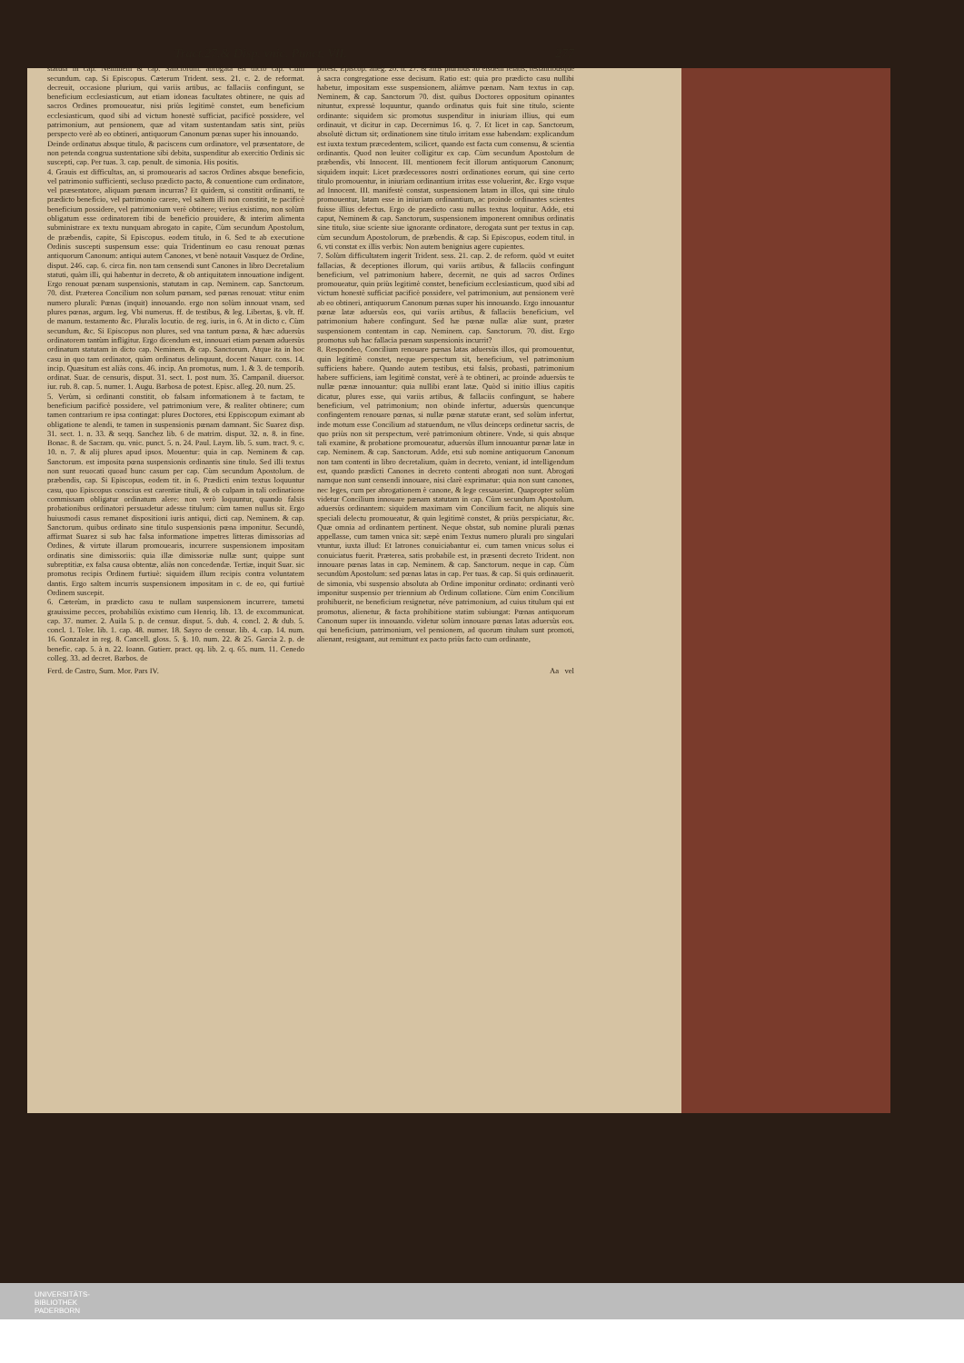Tract.27.& Disp. vnic. Punct. VII. 277
statuta in cap. Neminem & cap. Sanctorum. abrogata est dicto cap. Cum secundum. cap. Si Episcopus. Cæterum Trident. sess. 21. c. 2. de reformat. decreuit, occasione plurium, qui variis artibus, ac fallaciis confingunt, se beneficium ecclesiasticum, aut etiam idoneas facultates obtinere, ne quis ad sacros Ordines promoueatur, nisi priùs legitimè constet, eum beneficium ecclesiasticum, quod sibi ad victum honestè sufficiat, pacificè possidere, vel patrimonium, aut pensionem, quæ ad vitam sustentandam satis sint, priùs perspecto verè ab eo obtineri, antiquorum Canonum pœnas super his innouando.
Deinde ordinatus absque titulo, & paciscens cum ordinatore, vel præsentatore, de non petenda congrua sustentatione sibi debita, suspenditur ab exercitio Ordinis sic suscepti, cap. Per tuas. 3. cap. penult. de simonia. His positis.
4. Grauis est difficultas, an, si promouearis ad sacros Ordines absque beneficio, vel patrimonio sufficienti, secluso prædicto pacto, & conuentione cum ordinatore, vel præsentatore, aliquam pœnam incurras? Et quidem, si constitit ordinanti, te prædicto beneficio, vel patrimonio carere, vel saltem illi non constitit, te pacificè beneficium possidere, vel patrimonium verè obtinere; verius existimo, non solùm obligatum esse ordinatorem tibi de beneficio prouidere, & interim alimenta subministrare ex textu nunquam abrogato in capite, Cùm secundum Apostolum, de præbendis, capite, Si Episcopus. eodem titulo, in 6. Sed te ab executione Ordinis suscepti suspensum esse: quia Tridentinum eo casu renouat pœnas antiquorum Canonum: antiqui autem Canones, vt benè notauit Vasquez de Ordine, disput. 246. cap. 6. circa fin. non tam censendi sunt Canones in libro Decretalium statuti, quàm illi, qui habentur in decreto, & ob antiquitatem innouatione indigent. Ergo renouat pœnam suspensionis, statutam in cap. Neminem. cap. Sanctorum. 70. dist. Præterea Concilium non solum pœnam, sed pœnas renouat: vtitur enim numero plurali: Pœnas (inquit) innouando. ergo non solùm innouat vnam, sed plures pœnas, argum. leg. Vbi numerus. ff. de testibus, & leg. Libertas, §. vlt. ff. de manum. testamento &c. Pluralis locutio. de reg. iuris, in 6. At in dicto c. Cùm secundum, &c. Si Episcopus non plures, sed vna tantum pœna, & hæc aduersùs ordinatorem tantùm infligitur. Ergo dicendum est, innouari etiam pœnam aduersùs ordinatum statutam in dicto cap. Neminem. & cap. Sanctorum. Atque ita in hoc casu in quo tam ordinator, quàm ordinatus delinquunt, docent Nauarr. cons. 14. incip. Quæsitum est aliàs cons. 46. incip. An promotus, num. 1. & 3. de temporib. ordinat. Suar. de censuris, disput. 31. sect. 1. post num. 35. Campanil. diuersor. iur. rub. 8. cap. 5. numer. 1. Augu. Barbosa de potest. Episc. alleg. 20. num. 25.
5. Verùm, si ordinanti constitit, ob falsam informationem à te factam, te beneficium pacificè possidere, vel patrimonium vere, & realiter obtinere; cum tamen contrarium re ipsa contingat: plures Doctores, etsi Eppiscopum eximant ab obligatione te alendi, te tamen in suspensionis pœnam damnant. Sic Suarez disp. 31. sect. 1. n. 33. & seqq. Sanchez lib. 6 de matrim. disput. 32. n. 8. in fine. Bonac. 8. de Sacram. qu. vnic. punct. 5. n. 24. Paul. Laym. lib. 5. sum. tract. 9. c. 10. n. 7. & alij plures apud ipsos. Mouentur: quia in cap. Neminem & cap. Sanctorum. est imposita pœna suspensionis ordinantis sine titulo. Sed illi textus non sunt reuocati quoad hunc casum per cap. Cùm secundum Apostolum. de præbendis, cap. Si Episcopus, eodem tit. in 6. Prædicti enim textus loquuntur casu, quo Episcopus conscius est carentiæ tituli, & ob culpam in tali ordinatione commissam obligatur ordinatum alere: non verò loquuntur, quando falsis probationibus ordinatori persuadetur adesse titulum: cùm tamen nullus sit. Ergo huiusmodi casus remanet dispositioni iuris antiqui, dicti cap. Neminem. & cap. Sanctorum. quibus ordinato sine titulo suspensionis pœna imponitur. Secundò, affirmat Suarez si sub hac falsa informatione impetres litteras dimissorias ad Ordines, & virtute illarum promouearis, incurrere suspensionem impositam ordinatis sine dimissoriis: quia illæ dimissoriæ nullæ sunt; quippe sunt subreptitiæ, ex falsa causa obtentæ, aliàs non concedendæ. Tertiæ, inquit Suar. sic promotus recipis Ordinem furtiuè: siquidem illum recipis contra voluntatem dantis. Ergo saltem incurris suspensionem impositam in c. de eo, qui furtiuè Ordinem suscepit.
6. Cæterùm, in prædicto casu te nullam suspensionem incurrere, tametsi grauissime pecces, probabiliùs existimo cum Henriq. lib. 13. de excommunicat. cap. 37. numer. 2. Auila 5. p. de censur. disput. 5. dub. 4. concl. 2. & dub. 5. concl. 1. Toler. lib. 1. cap. 48. numer. 18. Sayro de censur. lib. 4. cap. 14. num. 16. Gonzalez in reg. 8. Cancell. gloss. 5. §. 10. num. 22. & 25. Garcia 2. p. de benefic. cap. 5. à n. 22. Ioann. Gutierr. pract. qq. lib. 2. q. 65. num. 11. Cenedo colleg. 33. ad decret. Barbos. de
potest. Episcop. alleg. 20. n. 27. & aliis pluribus ab eisdem relatis, testantibúsque à sacra congregatione esse decisum. Ratio est: quia pro prædicto casu nullibi habetur, impositam esse suspensionem, aliámve pœnam. Nam textus in cap. Neminem, & cap. Sanctorum 70. dist. quibus Doctores oppositum opinantes nituntur, expressè loquuntur, quando ordinatus quis fuit sine titulo, sciente ordinante: siquidem sic promotus suspenditur in iniuriam illius, qui eum ordinauit, vt dicitur in cap. Decernimus 16. q. 7. Et licet in cap. Sanctorum, absolutè dictum sit; ordinationem sine titulo irritam esse habendam: explicandum est iuxta textum præcedentem, scilicet, quando est facta cum consensu, & scientia ordinantis. Quod non leuiter colligitur ex cap. Cùm secundum Apostolum de præbendis, vbi Innocent. III. mentionem fecit illorum antiquorum Canonum; siquidem inquit: Licet prædecessores nostri ordinationes eorum, qui sine certo titulo promouentur, in iniuriam ordinantium irritas esse voluerint, &c. Ergo vsque ad Innocent. III. manifestè constat, suspensionem latam in illos, qui sine titulo promouentur, latam esse in iniuriam ordinantium, ac proinde ordinantes scientes fuisse illius defectus. Ergo de prædicto casu nullus textus loquitur. Adde, etsi caput, Neminem & cap. Sanctorum, suspensionem imponerent omnibus ordinatis sine titulo, siue sciente siue ignorante ordinatore, derogata sunt per textus in cap. cùm secundum Apostolorum, de præbendis. & cap. Si Episcopus, eodem titul. in 6. vti constat ex illis verbis: Non autem benignius agere cupientes.
7. Solùm difficultatem ingerit Trident. sess. 21. cap. 2. de reform. quòd vt euitet fallacias, & deceptiones illorum, qui variis artibus, & fallaciis confingunt beneficium, vel patrimonium habere, decernit, ne quis ad sacros Ordines promoueatur, quin priùs legitimè constet, beneficium ecclesiasticum, quod sibi ad victum honestè sufficiat pacificè possidere, vel patrimonium, aut pensionem verè ab eo obtineri, antiquorum Canonum pœnas super his innouando. Ergo innouantur pœnæ latæ aduersùs eos, qui variis artibus, & fallaciis beneficium, vel patrimonium habere confingunt. Sed hæ pœnæ nullæ aliæ sunt, præter suspensionem contentam in cap. Neminem. cap. Sanctorum. 70. dist. Ergo promotus sub hac fallacia pœnam suspensionis incurrit?
8. Respondeo, Concilium renouare pœnas latas aduersùs illos, qui promouentur, quin legitimè constet, neque perspectum sit, beneficium, vel patrimonium sufficiens habere. Quando autem testibus, etsi falsis, probasti, patrimonium habere sufficiens, iam legitimè constat, verè à te obtineri, ac proinde aduersùs te nullæ pœnæ innouantur: quia nullibi erant latæ. Quòd si initio illius capitis dicatur, plures esse, qui variis artibus, & fallaciis confingunt, se habere beneficium, vel patrimonium; non obinde infertur, aduersùs quencunque confingentem renouare pœnas, si nullæ pœnæ statutæ erant, sed solùm infertur, inde motum esse Concilium ad statuendum, ne vllus deinceps ordinetur sacris, de quo priùs non sit perspectum, verè patrimonium obtinere. Vnde, si quis absque tali examine, & probatione promoueatur, aduersùs illum innouantur pœnæ latæ in cap. Neminem. & cap. Sanctorum. Adde, etsi sub nomine antiquorum Canonum non tam contenti in libro decretalium, quàm in decreto, veniant, id intelligendum est, quando prædicti Canones in decreto contenti abrogati non sunt. Abrogati namque non sunt censendi innouare, nisi clarè exprimatur: quia non sunt canones, nec leges, cum per abrogationem è canone, & lege cessauerint. Quapropter solùm videtur Concilium innouare pœnam statutam in cap. Cùm secundum Apostolum. aduersùs ordinantem: siquidem maximam vim Concilium facit, ne aliquis sine speciali delectu promoueatur, & quin legitimè constet, & priùs perspiciatur, &c. Quæ omnia ad ordinantem pertinent. Neque obstat, sub nomine plurali pœnas appellasse, cum tamen vnica sit: sæpè enim Textus numero plurali pro singulari vtuntur, iuxta illud: Et latrones conuiciabantur ei. cum tamen vnicus solus ei conuiciatus fuerit. Præterea, satis probabile est, in præsenti decreto Trident. non innouare pœnas latas in cap. Neminem. & cap. Sanctorum. neque in cap. Cùm secundùm Apostolum: sed pœnas latas in cap. Per tuas. & cap. Si quis ordinauerit. de simonia, vbi suspensio absoluta ab Ordine imponitur ordinato: ordinanti verò imponitur suspensio per triennium ab Ordinum collatione. Cùm enim Concilium prohibuerit, ne beneficium resignetur, néve patrimonium, ad cuius titulum qui est promotus, alienetur, & facta prohibitione statim subiungat: Pœnas antiquorum Canonum super iis innouando. videtur solùm innouare pœnas latas aduersùs eos. qui beneficium, patrimonium, vel pensionem, ad quorum titulum sunt promoti, alienant, resignant, aut remittunt ex pacto priùs facto cum ordinante,
Ferd. de Castro, Sum. Mor. Pars IV. Aa vel
UNIVERSITÄTS-
BIBLIOTHEK
PADERBORN